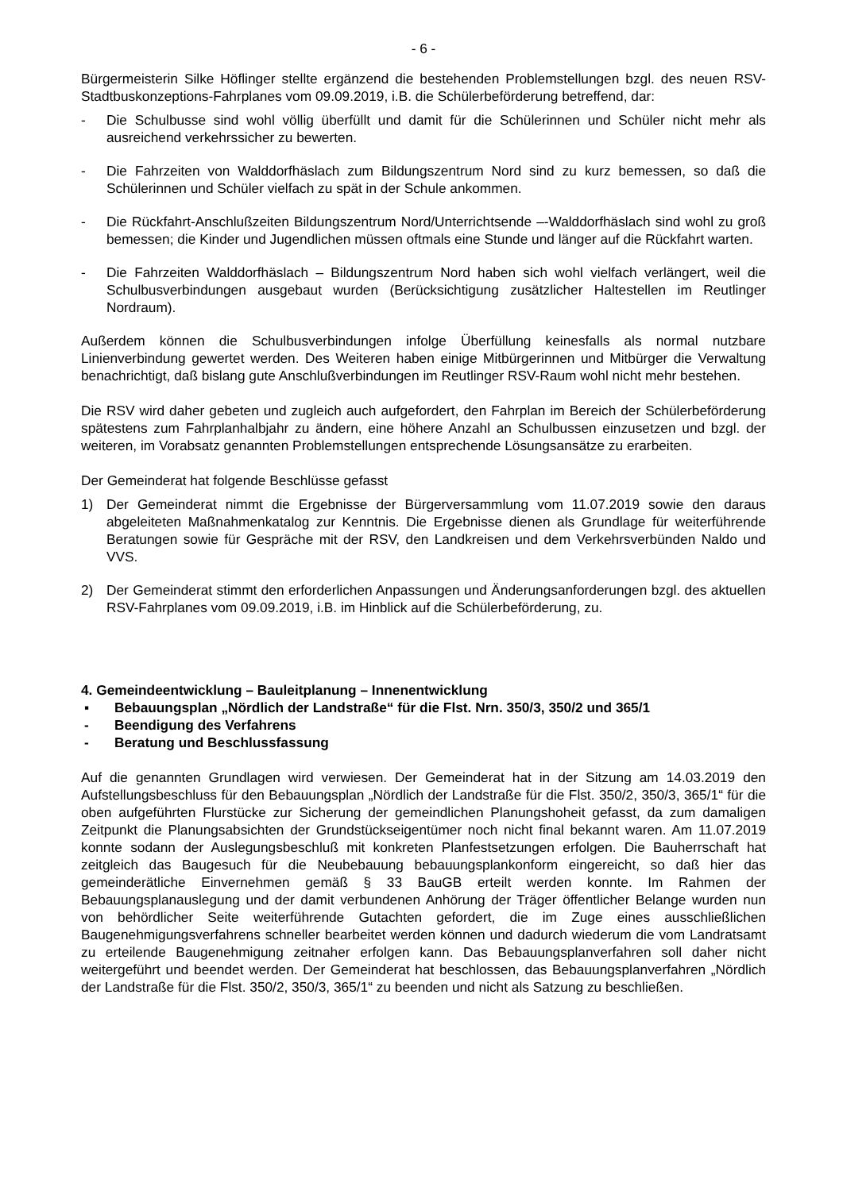- 6 -
Bürgermeisterin Silke Höflinger stellte ergänzend die bestehenden Problemstellungen bzgl. des neuen RSV-Stadtbuskonzeptions-Fahrplanes vom 09.09.2019, i.B. die Schülerbeförderung betreffend, dar:
- Die Schulbusse sind wohl völlig überfüllt und damit für die Schülerinnen und Schüler nicht mehr als ausreichend verkehrssicher zu bewerten.
- Die Fahrzeiten von Walddorfhäslach zum Bildungszentrum Nord sind zu kurz bemessen, so daß die Schülerinnen und Schüler vielfach zu spät in der Schule ankommen.
- Die Rückfahrt-Anschlußzeiten Bildungszentrum Nord/Unterrichtsende –-Walddorfhäslach sind wohl zu groß bemessen; die Kinder und Jugendlichen müssen oftmals eine Stunde und länger auf die Rückfahrt warten.
- Die Fahrzeiten Walddorfhäslach – Bildungszentrum Nord haben sich wohl vielfach verlängert, weil die Schulbusverbindungen ausgebaut wurden (Berücksichtigung zusätzlicher Haltestellen im Reutlinger Nordraum).
Außerdem können die Schulbusverbindungen infolge Überfüllung keinesfalls als normal nutzbare Linienverbindung gewertet werden. Des Weiteren haben einige Mitbürgerinnen und Mitbürger die Verwaltung benachrichtigt, daß bislang gute Anschlußverbindungen im Reutlinger RSV-Raum wohl nicht mehr bestehen.
Die RSV wird daher gebeten und zugleich auch aufgefordert, den Fahrplan im Bereich der Schülerbeförderung spätestens zum Fahrplanhalbjahr zu ändern, eine höhere Anzahl an Schulbussen einzusetzen und bzgl. der weiteren, im Vorabsatz genannten Problemstellungen entsprechende Lösungsansätze zu erarbeiten.
Der Gemeinderat hat folgende Beschlüsse gefasst
1) Der Gemeinderat nimmt die Ergebnisse der Bürgerversammlung vom 11.07.2019 sowie den daraus abgeleiteten Maßnahmenkatalog zur Kenntnis. Die Ergebnisse dienen als Grundlage für weiterführende Beratungen sowie für Gespräche mit der RSV, den Landkreisen und dem Verkehrsverbünden Naldo und VVS.
2) Der Gemeinderat stimmt den erforderlichen Anpassungen und Änderungsanforderungen bzgl. des aktuellen RSV-Fahrplanes vom 09.09.2019, i.B. im Hinblick auf die Schülerbeförderung, zu.
4. Gemeindeentwicklung – Bauleitplanung – Innenentwicklung
▪ Bebauungsplan „Nördlich der Landstraße“ für die Flst. Nrn. 350/3, 350/2 und 365/1
- Beendigung des Verfahrens
- Beratung und Beschlussfassung
Auf die genannten Grundlagen wird verwiesen. Der Gemeinderat hat in der Sitzung am 14.03.2019 den Aufstellungsbeschluss für den Bebauungsplan „Nördlich der Landstraße für die Flst. 350/2, 350/3, 365/1“ für die oben aufgeführten Flurstücke zur Sicherung der gemeindlichen Planungshoheit gefasst, da zum damaligen Zeitpunkt die Planungsabsichten der Grundstückseigentümer noch nicht final bekannt waren. Am 11.07.2019 konnte sodann der Auslegungsbeschluß mit konkreten Planfestsetzungen erfolgen. Die Bauherrschaft hat zeitgleich das Baugesuch für die Neubebauung bebauungsplankonform eingereicht, so daß hier das gemeinderätliche Einvernehmen gemäß § 33 BauGB erteilt werden konnte. Im Rahmen der Bebauungsplanauslegung und der damit verbundenen Anhörung der Träger öffentlicher Belange wurden nun von behördlicher Seite weiterführende Gutachten gefordert, die im Zuge eines ausschließlichen Baugenehmigungsverfahrens schneller bearbeitet werden können und dadurch wiederum die vom Landratsamt zu erteilende Baugenehmigung zeitnaher erfolgen kann. Das Bebauungsplanverfahren soll daher nicht weitergeführt und beendet werden. Der Gemeinderat hat beschlossen, das Bebauungsplanverfahren „Nördlich der Landstraße für die Flst. 350/2, 350/3, 365/1“ zu beenden und nicht als Satzung zu beschließen.